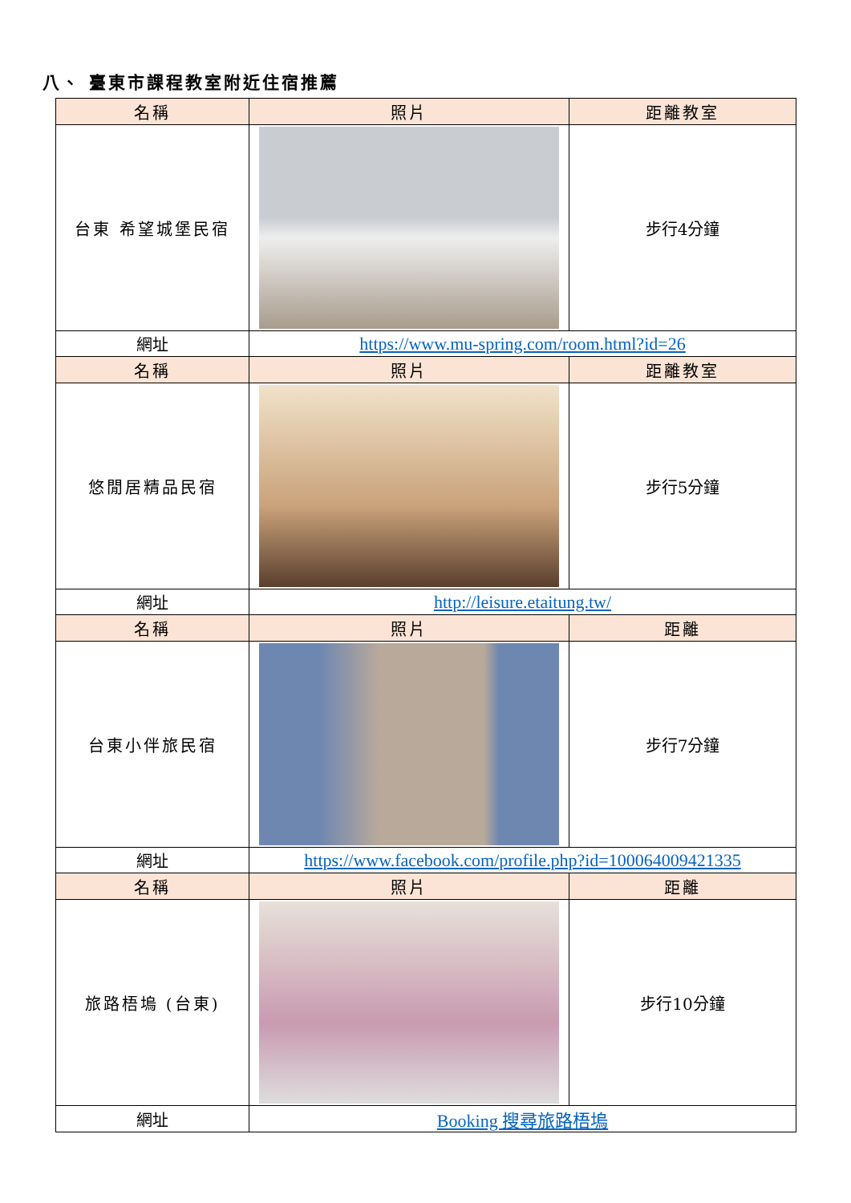八、 臺東市課程教室附近住宿推薦
| 名稱 | 照片 | 距離教室 |
| --- | --- | --- |
| 台東 希望城堡民宿 | | 步行4分鐘 |
| 網址 | https://www.mu-spring.com/room.html?id=26 | |
| 名稱 | 照片 | 距離教室 |
| 悠閒居精品民宿 | | 步行5分鐘 |
| 網址 | http://leisure.etaitung.tw/ | |
| 名稱 | 照片 | 距離 |
| 台東小伴旅民宿 | | 步行7分鐘 |
| 網址 | https://www.facebook.com/profile.php?id=100064009421335 | |
| 名稱 | 照片 | 距離 |
| 旅路梧塢 (台東) | | 步行10分鐘 |
| 網址 | Booking 搜尋旅路梧塢 | |